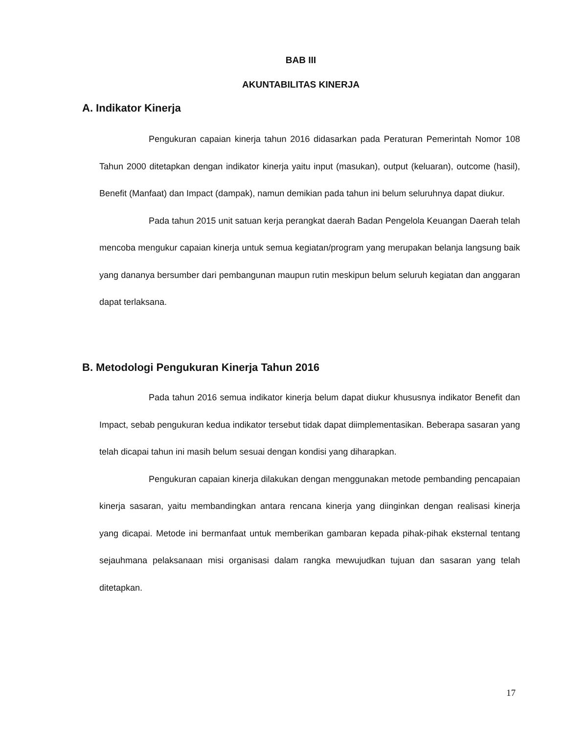BAB III
AKUNTABILITAS KINERJA
A. Indikator Kinerja
Pengukuran capaian kinerja tahun 2016 didasarkan pada Peraturan Pemerintah Nomor 108 Tahun 2000 ditetapkan dengan indikator kinerja yaitu input (masukan), output (keluaran), outcome (hasil), Benefit (Manfaat) dan Impact (dampak), namun demikian pada tahun ini belum seluruhnya dapat diukur.
Pada tahun 2015 unit satuan kerja perangkat daerah Badan Pengelola Keuangan Daerah telah mencoba mengukur capaian kinerja untuk semua kegiatan/program yang merupakan belanja langsung baik yang dananya bersumber dari pembangunan maupun rutin meskipun belum seluruh kegiatan dan anggaran dapat terlaksana.
B. Metodologi Pengukuran Kinerja Tahun 2016
Pada tahun 2016 semua indikator kinerja belum dapat diukur khususnya indikator Benefit dan Impact, sebab pengukuran kedua indikator tersebut tidak dapat diimplementasikan. Beberapa sasaran yang telah dicapai tahun ini masih belum sesuai dengan kondisi yang diharapkan.
Pengukuran capaian kinerja dilakukan dengan menggunakan metode pembanding pencapaian kinerja sasaran, yaitu membandingkan antara rencana kinerja yang diinginkan dengan realisasi kinerja yang dicapai. Metode ini bermanfaat untuk memberikan gambaran kepada pihak-pihak eksternal tentang sejauhmana pelaksanaan misi organisasi dalam rangka mewujudkan tujuan dan sasaran yang telah ditetapkan.
17